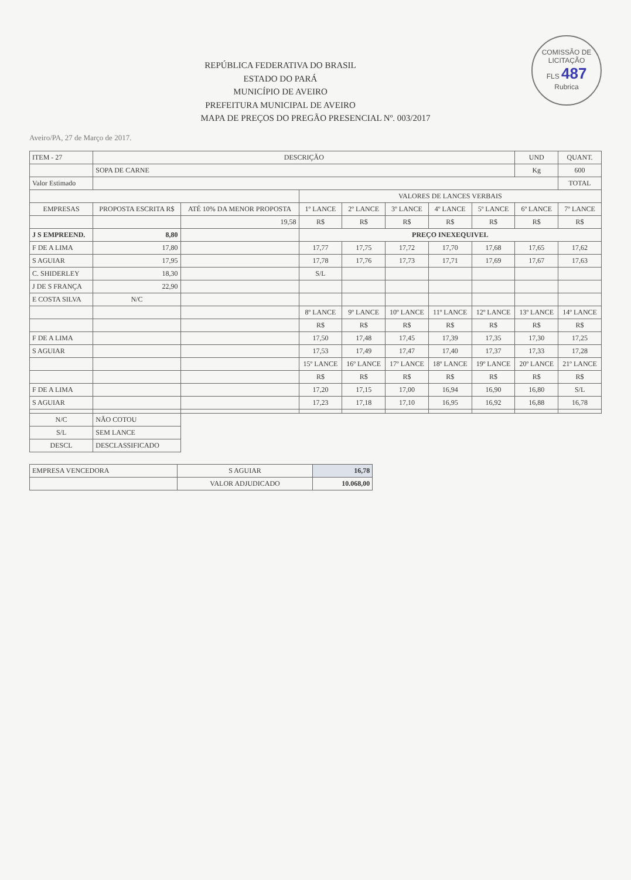COMISSÃO DE LICITAÇÃO
FLS 487
Rubrica
REPÚBLICA FEDERATIVA DO BRASIL
ESTADO DO PARÁ
MUNICÍPIO DE AVEIRO
PREFEITURA MUNICIPAL DE AVEIRO
MAPA DE PREÇOS DO PREGÃO PRESENCIAL Nº. 003/2017
Aveiro/PA, 27 de Março de 2017.
| ITEM - 27 | DESCRIÇÃO | | | | | | | UND | QUANT. |
| | SOPA DE CARNE | | | | | | | Kg | 600 |
| Valor Estimado | | | | | | | | | TOTAL |
| | | | VALORES DE LANCES VERBAIS | | | | | | |
| EMPRESAS | PROPOSTA ESCRITA R$ | ATÉ 10% DA MENOR PROPOSTA | 1º LANCE | 2º LANCE | 3º LANCE | 4º LANCE | 5º LANCE | 6º LANCE | 7º LANCE |
| | | 19,58 | R$ | R$ | R$ | R$ | R$ | R$ | R$ |
| J S EMPREEND. | 8,80 | | PREÇO INEXEQUIVEL | | | | | | |
| F DE A LIMA | 17,80 | | 17,77 | 17,75 | 17,72 | 17,70 | 17,68 | 17,65 | 17,62 |
| S AGUIAR | 17,95 | | 17,78 | 17,76 | 17,73 | 17,71 | 17,69 | 17,67 | 17,63 |
| C. SHIDERLEY | 18,30 | | S/L | | | | | | |
| J DE S FRANÇA | 22,90 | | | | | | | | |
| E COSTA SILVA | N/C | | | | | | | | |
| | | | 8º LANCE | 9º LANCE | 10º LANCE | 11º LANCE | 12º LANCE | 13º LANCE | 14º LANCE |
| | | | R$ | R$ | R$ | R$ | R$ | R$ | R$ |
| F DE A LIMA | | | 17,50 | 17,48 | 17,45 | 17,39 | 17,35 | 17,30 | 17,25 |
| S AGUIAR | | | 17,53 | 17,49 | 17,47 | 17,40 | 17,37 | 17,33 | 17,28 |
| | | | 15º LANCE | 16º LANCE | 17º LANCE | 18º LANCE | 19º LANCE | 20º LANCE | 21º LANCE |
| | | | R$ | R$ | R$ | R$ | R$ | R$ | R$ |
| F DE A LIMA | | | 17,20 | 17,15 | 17,00 | 16,94 | 16,90 | 16,80 | S/L |
| S AGUIAR | | | 17,23 | 17,18 | 17,10 | 16,95 | 16,92 | 16,88 | 16,78 |
| N/C | NÃO COTOU | | | | | | | | |
| S/L | SEM LANCE | | | | | | | | |
| DESCL | DESCLASSIFICADO | | | | | | | | |
| EMPRESA VENCEDORA | S AGUIAR | 16,78 |
| | VALOR ADJUDICADO | 10.068,00 |